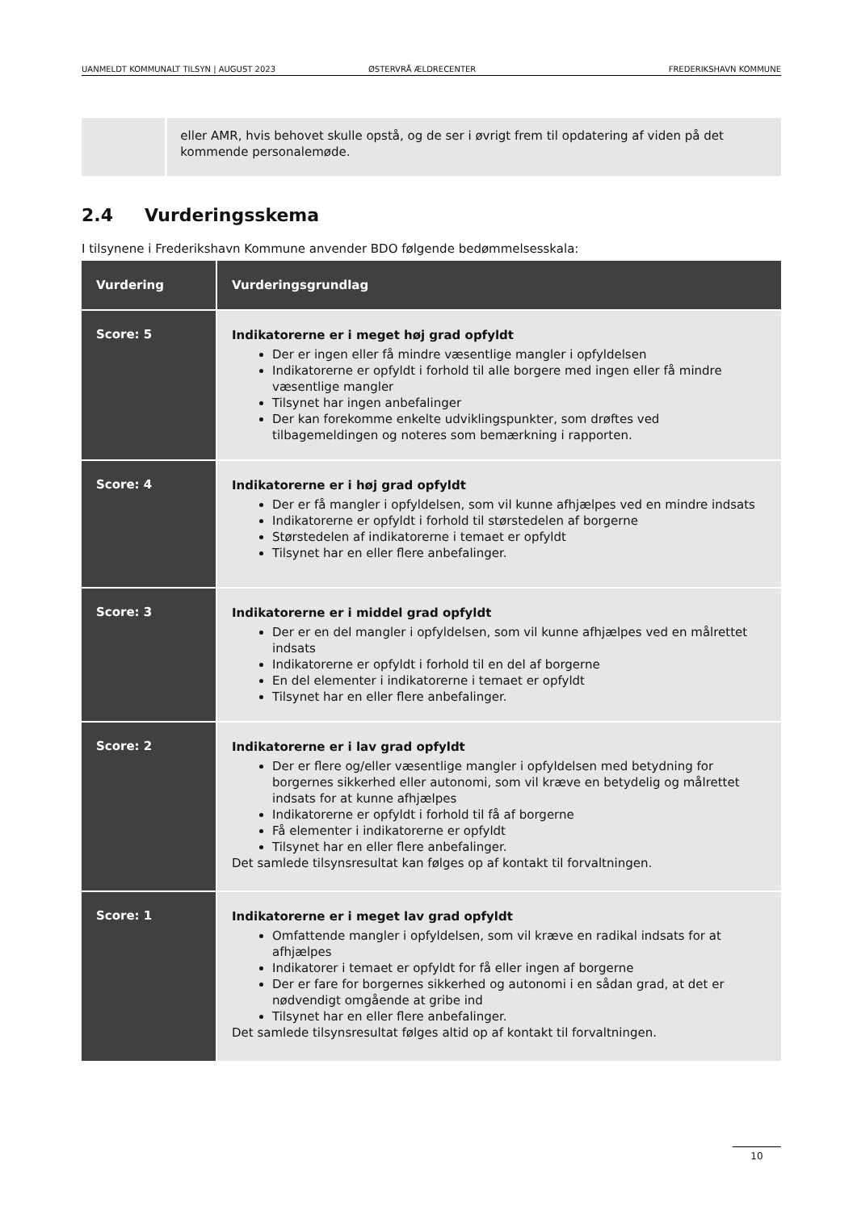UANMELDT KOMMUNALT TILSYN | AUGUST 2023 ØSTERVRÅ ÆLDRECENTER FREDERIKSHAVN KOMMUNE
eller AMR, hvis behovet skulle opstå, og de ser i øvrigt frem til opdatering af viden på det kommende personalemøde.
2.4 Vurderingsskema
I tilsynene i Frederikshavn Kommune anvender BDO følgende bedømmelsesskala:
| Vurdering | Vurderingsgrundlag |
| --- | --- |
| Score: 5 | Indikatorerne er i meget høj grad opfyldt Der er ingen eller få mindre væsentlige mangler i opfyldelsen Indikatorerne er opfyldt i forhold til alle borgere med ingen eller få mindre væsentlige mangler Tilsynet har ingen anbefalinger Der kan forekomme enkelte udviklingspunkter, som drøftes ved tilbagemeldingen og noteres som bemærkning i rapporten. |
| Score: 4 | Indikatorerne er i høj grad opfyldt Der er få mangler i opfyldelsen, som vil kunne afhjælpes ved en mindre indsats Indikatorerne er opfyldt i forhold til størstedelen af borgerne Størstedelen af indikatorerne i temaet er opfyldt Tilsynet har en eller flere anbefalinger. |
| Score: 3 | Indikatorerne er i middel grad opfyldt Der er en del mangler i opfyldelsen, som vil kunne afhjælpes ved en målrettet indsats Indikatorerne er opfyldt i forhold til en del af borgerne En del elementer i indikatorerne i temaet er opfyldt Tilsynet har en eller flere anbefalinger. |
| Score: 2 | Indikatorerne er i lav grad opfyldt Der er flere og/eller væsentlige mangler i opfyldelsen med betydning for borgernes sikkerhed eller autonomi, som vil kræve en betydelig og målrettet indsats for at kunne afhjælpes Indikatorerne er opfyldt i forhold til få af borgerne Få elementer i indikatorerne er opfyldt Tilsynet har en eller flere anbefalinger. Det samlede tilsynsresultat kan følges op af kontakt til forvaltningen. |
| Score: 1 | Indikatorerne er i meget lav grad opfyldt Omfattende mangler i opfyldelsen, som vil kræve en radikal indsats for at afhjælpes Indikatorer i temaet er opfyldt for få eller ingen af borgerne Der er fare for borgernes sikkerhed og autonomi i en sådan grad, at det er nødvendigt omgående at gribe ind Tilsynet har en eller flere anbefalinger. Det samlede tilsynsresultat følges altid op af kontakt til forvaltningen. |
10